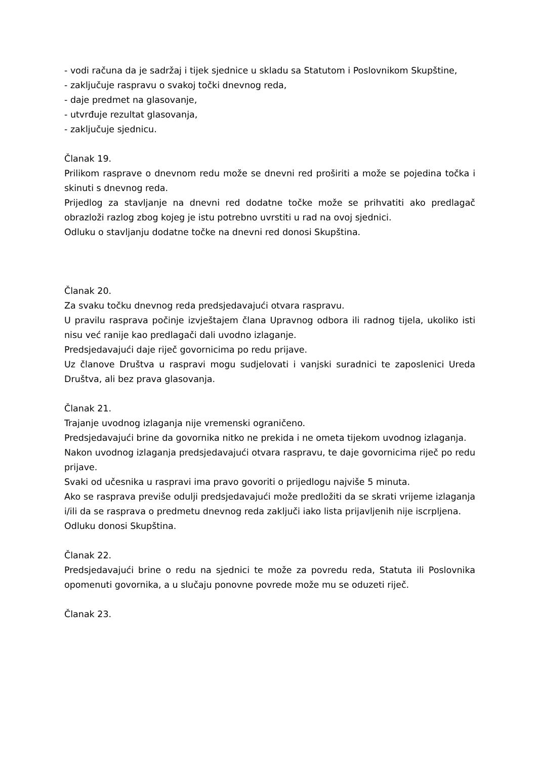- vodi računa da je sadržaj i tijek sjednice u skladu sa Statutom i Poslovnikom Skupštine,
- zaključuje raspravu o svakoj točki dnevnog reda,
- daje predmet na glasovanje,
- utvrđuje rezultat glasovanja,
- zaključuje sjednicu.
Članak 19.
Prilikom rasprave o dnevnom redu može se dnevni red proširiti a može se pojedina točka i skinuti s dnevnog reda.
Prijedlog za stavljanje na dnevni red dodatne točke može se prihvatiti ako predlagač obrazloži razlog zbog kojeg je istu potrebno uvrstiti u rad na ovoj sjednici.
Odluku o stavljanju dodatne točke na dnevni red donosi Skupština.
Članak 20.
Za svaku točku dnevnog reda predsjedavajući otvara raspravu.
U pravilu rasprava počinje izvještajem člana Upravnog odbora ili radnog tijela, ukoliko isti nisu već ranije kao predlagači dali uvodno izlaganje.
Predsjedavajući daje riječ govornicima po redu prijave.
Uz članove Društva u raspravi mogu sudjelovati i vanjski suradnici te zaposlenici Ureda Društva, ali bez prava glasovanja.
Članak 21.
Trajanje uvodnog izlaganja nije vremenski ograničeno.
Predsjedavajući brine da govornika nitko ne prekida i ne ometa tijekom uvodnog izlaganja.
Nakon uvodnog izlaganja predsjedavajući otvara raspravu, te daje govornicima riječ po redu prijave.
Svaki od učesnika u raspravi ima pravo govoriti o prijedlogu najviše 5 minuta.
Ako se rasprava previše odulji predsjedavajući može predložiti da se skrati vrijeme izlaganja i/ili da se rasprava o predmetu dnevnog reda zaključi iako lista prijavljenih nije iscrpljena.
Odluku donosi Skupština.
Članak 22.
Predsjedavajući brine o redu na sjednici te može za povredu reda, Statuta ili Poslovnika opomenuti govornika, a u slučaju ponovne povrede može mu se oduzeti riječ.
Članak 23.